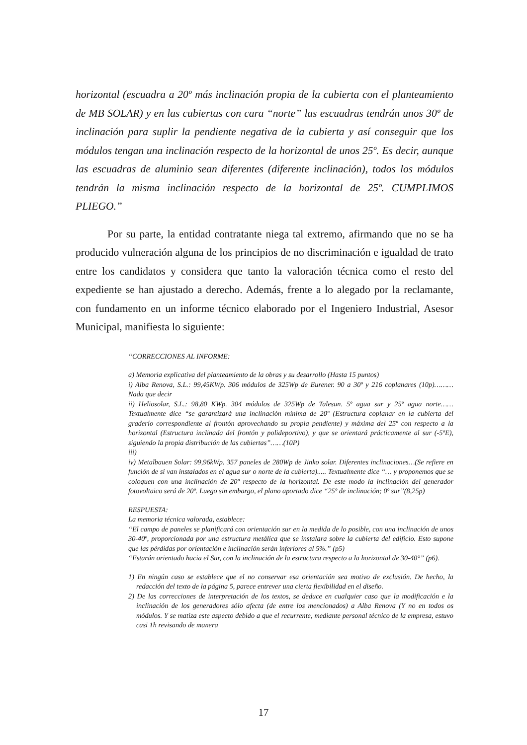horizontal (escuadra a 20º más inclinación propia de la cubierta con el planteamiento de MB SOLAR) y en las cubiertas con cara “norte” las escuadras tendrán unos 30º de inclinación para suplir la pendiente negativa de la cubierta y así conseguir que los módulos tengan una inclinación respecto de la horizontal de unos 25º. Es decir, aunque las escuadras de aluminio sean diferentes (diferente inclinación), todos los módulos tendrán la misma inclinación respecto de la horizontal de 25º. CUMPLIMOS PLIEGO.”
Por su parte, la entidad contratante niega tal extremo, afirmando que no se ha producido vulneración alguna de los principios de no discriminación e igualdad de trato entre los candidatos y considera que tanto la valoración técnica como el resto del expediente se han ajustado a derecho. Además, frente a lo alegado por la reclamante, con fundamento en un informe técnico elaborado por el Ingeniero Industrial, Asesor Municipal, manifiesta lo siguiente:
“CORRECCIONES AL INFORME:
a) Memoria explicativa del planteamiento de la obras y su desarrollo (Hasta 15 puntos)
i) Alba Renova, S.L.: 99,45KWp. 306 módulos de 325Wp de Eurener. 90 a 30º y 216 coplanares (10p)……… Nada que decir
ii) Heliosolar, S.L.: 98,80 KWp. 304 módulos de 325Wp de Talesun. 5º agua sur y 25º agua norte…… Textualmente dice “se garantizará una inclinación mínima de 20º (Estructura coplanar en la cubierta del graderío correspondiente al frontón aprovechando su propia pendiente) y máxima del 25º con respecto a la horizontal (Estructura inclinada del frontón y polideportivo), y que se orientará prácticamente al sur (-5ºE), siguiendo la propia distribución de las cubiertas”……(10P)
iii)
iv) Metalbauen Solar: 99,96kWp. 357 paneles de 280Wp de Jinko solar. Diferentes inclinaciones…(Se refiere en función de si van instalados en el agua sur o norte de la cubierta)..... Textualmente dice “… y proponemos que se coloquen con una inclinación de 20º respecto de la horizontal. De este modo la inclinación del generador fotovoltaico será de 20º. Luego sin embargo, el plano aportado dice “25º de inclinación; 0º sur”(8,25p)
RESPUESTA:
La memoria técnica valorada, establece:
“El campo de paneles se planificará con orientación sur en la medida de lo posible, con una inclinación de unos 30-40º, proporcionada por una estructura metálica que se instalara sobre la cubierta del edificio. Esto supone que las pérdidas por orientación e inclinación serán inferiores al 5%.” (p5)
“Estarán orientado hacia el Sur, con la inclinación de la estructura respecto a la horizontal de 30-40°” (p6).
1) En ningún caso se establece que el no conservar esa orientación sea motivo de exclusión. De hecho, la redacción del texto de la página 5, parece entrever una cierta flexibilidad en el diseño.
2) De las correcciones de interpretación de los textos, se deduce en cualquier caso que la modificación e la inclinación de los generadores sólo afecta (de entre los mencionados) a Alba Renova (Y no en todos os módulos. Y se matiza este aspecto debido a que el recurrente, mediante personal técnico de la empresa, estuvo casi 1h revisando de manera
17